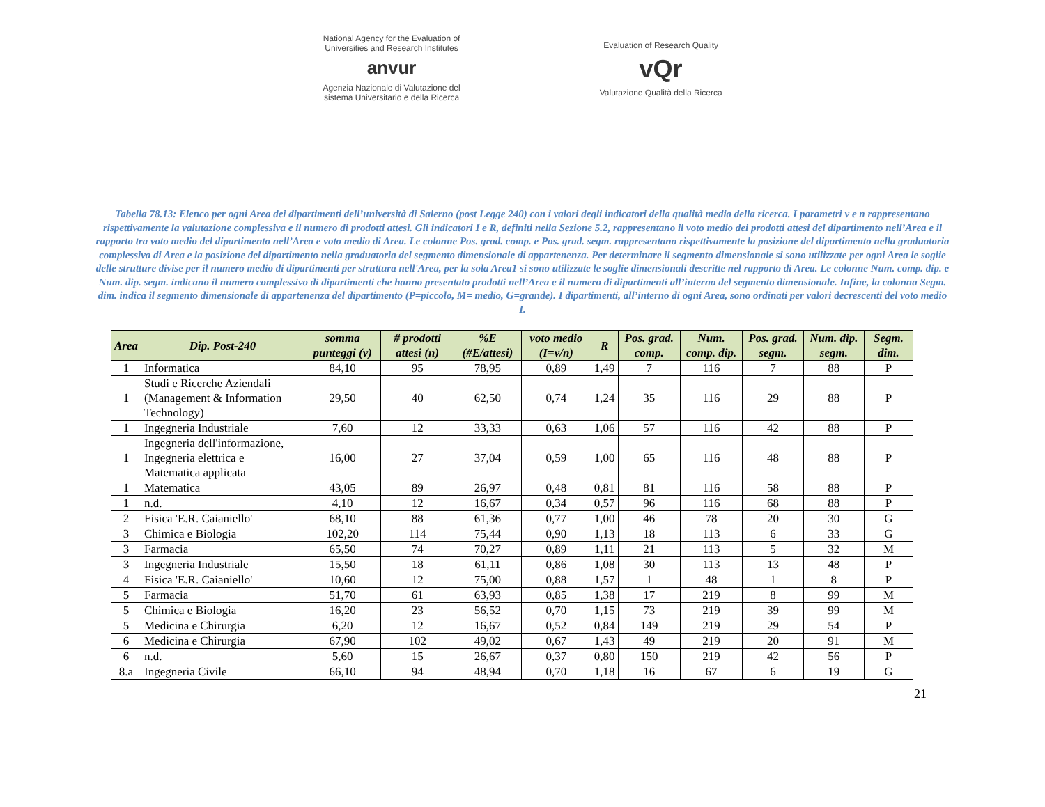National Agency for the Evaluation of
Universities and Research Institutes
anvur
Agenzia Nazionale di Valutazione del
sistema Universitario e della Ricerca
Evaluation of Research Quality
vQr
Valutazione Qualità della Ricerca
Tabella 78.13: Elenco per ogni Area dei dipartimenti dell’università di Salerno (post Legge 240) con i valori degli indicatori della qualità media della ricerca. I parametri v e n rappresentano rispettivamente la valutazione complessiva e il numero di prodotti attesi. Gli indicatori I e R, definiti nella Sezione 5.2, rappresentano il voto medio dei prodotti attesi del dipartimento nell’Area e il rapporto tra voto medio del dipartimento nell’Area e voto medio di Area. Le colonne Pos. grad. comp. e Pos. grad. segm. rappresentano rispettivamente la posizione del dipartimento nella graduatoria complessiva di Area e la posizione del dipartimento nella graduatoria del segmento dimensionale di appartenenza. Per determinare il segmento dimensionale si sono utilizzate per ogni Area le soglie delle strutture divise per il numero medio di dipartimenti per struttura nell'Area, per la sola Area1 si sono utilizzate le soglie dimensionali descritte nel rapporto di Area. Le colonne Num. comp. dip. e Num. dip. segm. indicano il numero complessivo di dipartimenti che hanno presentato prodotti nell’Area e il numero di dipartimenti all’interno del segmento dimensionale. Infine, la colonna Segm. dim. indica il segmento dimensionale di appartenenza del dipartimento (P=piccolo, M= medio, G=grande). I dipartimenti, all’interno di ogni Area, sono ordinati per valori decrescenti del voto medio I.
| Area | Dip. Post-240 | somma punteggi (v) | # prodotti attesi (n) | %E (#E/attesi) | voto medio (I=v/n) | R | Pos. grad. comp. | Num. comp. dip. | Pos. grad. segm. | Num. dip. segm. | Segm. dim. |
| --- | --- | --- | --- | --- | --- | --- | --- | --- | --- | --- | --- |
| 1 | Informatica | 84,10 | 95 | 78,95 | 0,89 | 1,49 | 7 | 116 | 7 | 88 | P |
| 1 | Studi e Ricerche Aziendali (Management & Information Technology) | 29,50 | 40 | 62,50 | 0,74 | 1,24 | 35 | 116 | 29 | 88 | P |
| 1 | Ingegneria Industriale | 7,60 | 12 | 33,33 | 0,63 | 1,06 | 57 | 116 | 42 | 88 | P |
| 1 | Ingegneria dell'informazione, Ingegneria elettrica e Matematica applicata | 16,00 | 27 | 37,04 | 0,59 | 1,00 | 65 | 116 | 48 | 88 | P |
| 1 | Matematica | 43,05 | 89 | 26,97 | 0,48 | 0,81 | 81 | 116 | 58 | 88 | P |
| 1 | n.d. | 4,10 | 12 | 16,67 | 0,34 | 0,57 | 96 | 116 | 68 | 88 | P |
| 2 | Fisica 'E.R. Caianiello' | 68,10 | 88 | 61,36 | 0,77 | 1,00 | 46 | 78 | 20 | 30 | G |
| 3 | Chimica e Biologia | 102,20 | 114 | 75,44 | 0,90 | 1,13 | 18 | 113 | 6 | 33 | G |
| 3 | Farmacia | 65,50 | 74 | 70,27 | 0,89 | 1,11 | 21 | 113 | 5 | 32 | M |
| 3 | Ingegneria Industriale | 15,50 | 18 | 61,11 | 0,86 | 1,08 | 30 | 113 | 13 | 48 | P |
| 4 | Fisica 'E.R. Caianiello' | 10,60 | 12 | 75,00 | 0,88 | 1,57 | 1 | 48 | 1 | 8 | P |
| 5 | Farmacia | 51,70 | 61 | 63,93 | 0,85 | 1,38 | 17 | 219 | 8 | 99 | M |
| 5 | Chimica e Biologia | 16,20 | 23 | 56,52 | 0,70 | 1,15 | 73 | 219 | 39 | 99 | M |
| 5 | Medicina e Chirurgia | 6,20 | 12 | 16,67 | 0,52 | 0,84 | 149 | 219 | 29 | 54 | P |
| 6 | Medicina e Chirurgia | 67,90 | 102 | 49,02 | 0,67 | 1,43 | 49 | 219 | 20 | 91 | M |
| 6 | n.d. | 5,60 | 15 | 26,67 | 0,37 | 0,80 | 150 | 219 | 42 | 56 | P |
| 8.a | Ingegneria Civile | 66,10 | 94 | 48,94 | 0,70 | 1,18 | 16 | 67 | 6 | 19 | G |
21